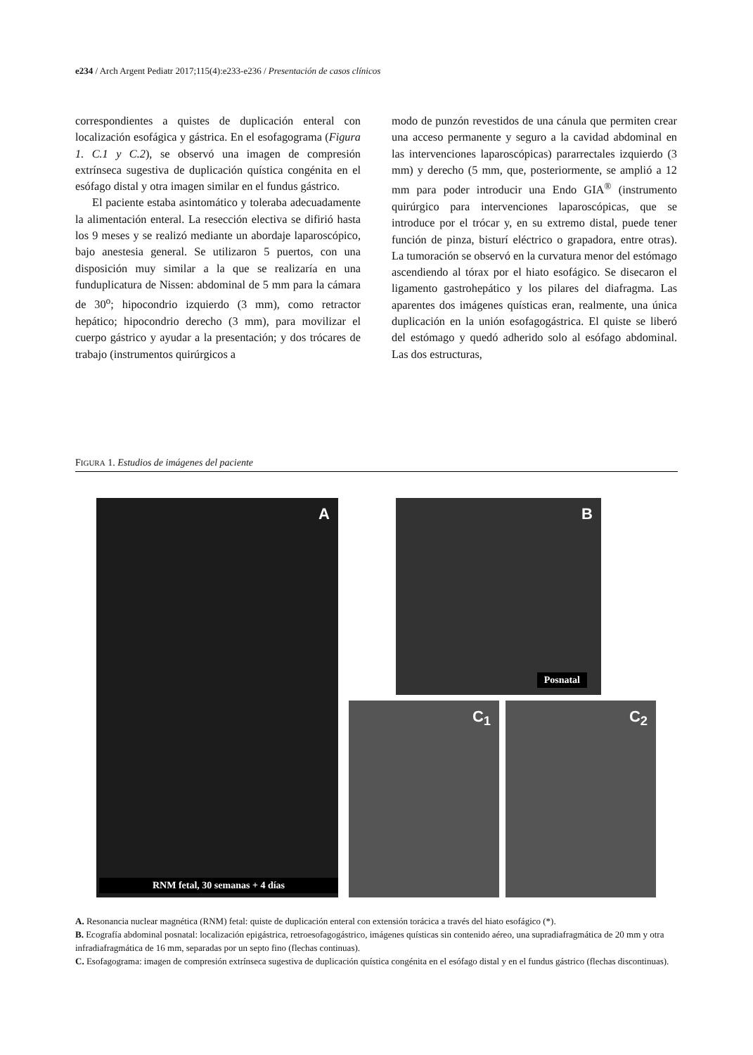e234 / Arch Argent Pediatr 2017;115(4):e233-e236 / Presentación de casos clínicos
correspondientes a quistes de duplicación enteral con localización esofágica y gástrica. En el esofagograma (Figura 1. C.1 y C.2), se observó una imagen de compresión extrínseca sugestiva de duplicación quística congénita en el esófago distal y otra imagen similar en el fundus gástrico.
El paciente estaba asintomático y toleraba adecuadamente la alimentación enteral. La resección electiva se difirió hasta los 9 meses y se realizó mediante un abordaje laparoscópico, bajo anestesia general. Se utilizaron 5 puertos, con una disposición muy similar a la que se realizaría en una funduplicatura de Nissen: abdominal de 5 mm para la cámara de 30<sup>o</sup>; hipocondrio izquierdo (3 mm), como retractor hepático; hipocondrio derecho (3 mm), para movilizar el cuerpo gástrico y ayudar a la presentación; y dos trócares de trabajo (instrumentos quirúrgicos a
modo de punzón revestidos de una cánula que permiten crear una acceso permanente y seguro a la cavidad abdominal en las intervenciones laparoscópicas) pararrectales izquierdo (3 mm) y derecho (5 mm, que, posteriormente, se amplió a 12 mm para poder introducir una Endo GIA<sup>®</sup> (instrumento quirúrgico para intervenciones laparoscópicas, que se introduce por el trócar y, en su extremo distal, puede tener función de pinza, bisturí eléctrico o grapadora, entre otras). La tumoración se observó en la curvatura menor del estómago ascendiendo al tórax por el hiato esofágico. Se disecaron el ligamento gastrohepático y los pilares del diafragma. Las aparentes dos imágenes quísticas eran, realmente, una única duplicación en la unión esofagogástrica. El quiste se liberó del estómago y quedó adherido solo al esófago abdominal. Las dos estructuras,
FIGURA 1. Estudios de imágenes del paciente
A
RNM fetal, 30 semanas + 4 días
B
Posnatal
C<sub>1</sub> C<sub>2</sub>
A. Resonancia nuclear magnética (RNM) fetal: quiste de duplicación enteral con extensión torácica a través del hiato esofágico (*).
B. Ecografía abdominal posnatal: localización epigástrica, retroesofagogástrico, imágenes quísticas sin contenido aéreo, una supradiafragmática de 20 mm y otra infradiafragmática de 16 mm, separadas por un septo fino (flechas continuas).
C. Esofagograma: imagen de compresión extrínseca sugestiva de duplicación quística congénita en el esófago distal y en el fundus gástrico (flechas discontinuas).